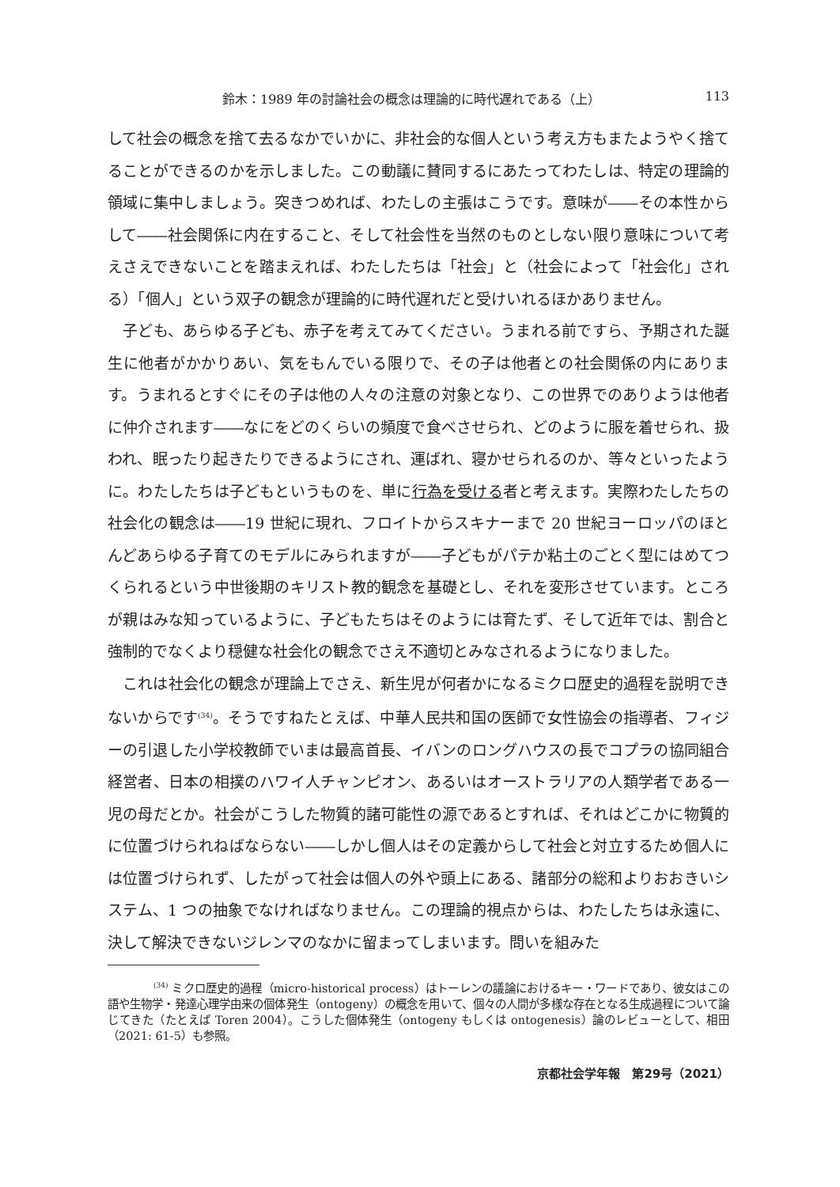鈴木：1989 年の討論社会の概念は理論的に時代遅れである（上） 113
して社会の概念を捨て去るなかでいかに、非社会的な個人という考え方もまたようやく捨てることができるのかを示しました。この動議に賛同するにあたってわたしは、特定の理論的領域に集中しましょう。突きつめれば、わたしの主張はこうです。意味が――その本性からして――社会関係に内在すること、そして社会性を当然のものとしない限り意味について考えさえできないことを踏まえれば、わたしたちは「社会」と（社会によって「社会化」される）「個人」という双子の観念が理論的に時代遅れだと受けいれるほかありません。
子ども、あらゆる子ども、赤子を考えてみてください。うまれる前ですら、予期された誕生に他者がかかりあい、気をもんでいる限りで、その子は他者との社会関係の内にあります。うまれるとすぐにその子は他の人々の注意の対象となり、この世界でのありようは他者に仲介されます――なにをどのくらいの頻度で食べさせられ、どのように服を着せられ、扱われ、眠ったり起きたりできるようにされ、運ばれ、寝かせられるのか、等々といったように。わたしたちは子どもというものを、単に行為を受ける者と考えます。実際わたしたちの社会化の観念は――19 世紀に現れ、フロイトからスキナーまで 20 世紀ヨーロッパのほとんどあらゆる子育てのモデルにみられますが――子どもがパテか粘土のごとく型にはめてつくられるという中世後期のキリスト教的観念を基礎とし、それを変形させています。ところが親はみな知っているように、子どもたちはそのようには育たず、そして近年では、割合と強制的でなくより穏健な社会化の観念でさえ不適切とみなされるようになりました。
これは社会化の観念が理論上でさえ、新生児が何者かになるミクロ歴史的過程を説明できないからです<sup>(34)</sup>。そうですねたとえば、中華人民共和国の医師で女性協会の指導者、フィジーの引退した小学校教師でいまは最高首長、イバンのロングハウスの長でコプラの協同組合経営者、日本の相撲のハワイ人チャンピオン、あるいはオーストラリアの人類学者である一児の母だとか。社会がこうした物質的諸可能性の源であるとすれば、それはどこかに物質的に位置づけられねばならない――しかし個人はその定義からして社会と対立するため個人には位置づけられず、したがって社会は個人の外や頭上にある、諸部分の総和よりおおきいシステム、1 つの抽象でなければなりません。この理論的視点からは、わたしたちは永遠に、決して解決できないジレンマのなかに留まってしまいます。問いを組みた
<sup>(34)</sup> ミクロ歴史的過程（micro-historical process）はトーレンの議論におけるキー・ワードであり、彼女はこの語や生物学・発達心理学由来の個体発生（ontogeny）の概念を用いて、個々の人間が多様な存在となる生成過程について論じてきた（たとえば Toren 2004）。こうした個体発生（ontogeny もしくは ontogenesis）論のレビューとして、相田（2021: 61-5）も参照。
京都社会学年報　第29号（2021）